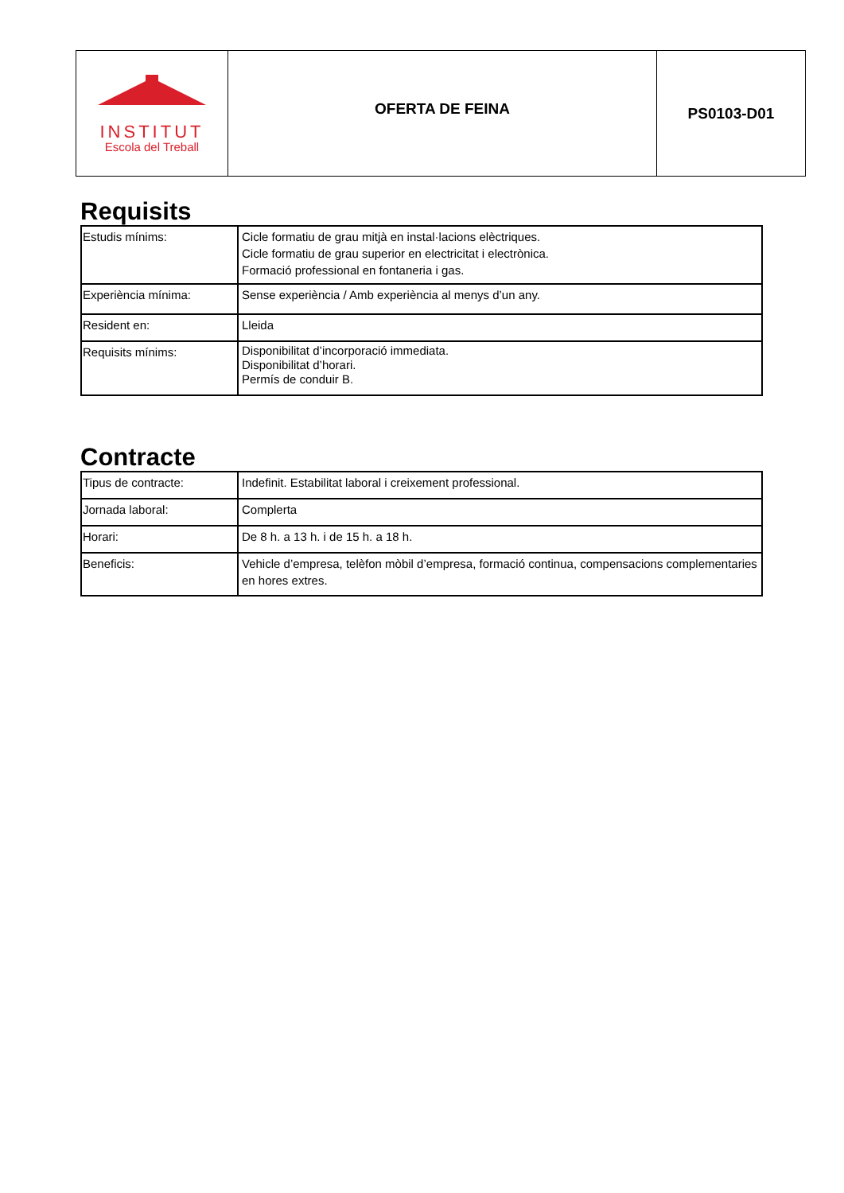| INSTITUT Escola del Treball | OFERTA DE FEINA | PS0103-D01 |
Requisits
| Estudis mínims: | Cicle formatiu de grau mitjà en instal·lacions elèctriques. Cicle formatiu de grau superior en electricitat i electrònica. Formació professional en fontaneria i gas. |
| Experiència mínima: | Sense experiència / Amb experiència al menys d’un any. |
| Resident en: | Lleida |
| Requisits mínims: | Disponibilitat d’incorporació immediata. Disponibilitat d’horari. Permís de conduir B. |
Contracte
| Tipus de contracte: | Indefinit. Estabilitat laboral i creixement professional. |
| Jornada laboral: | Complerta |
| Horari: | De 8 h. a 13 h. i de 15 h. a 18 h. |
| Beneficis: | Vehicle d’empresa, telèfon mòbil d’empresa, formació continua, compensacions complementaries en hores extres. |